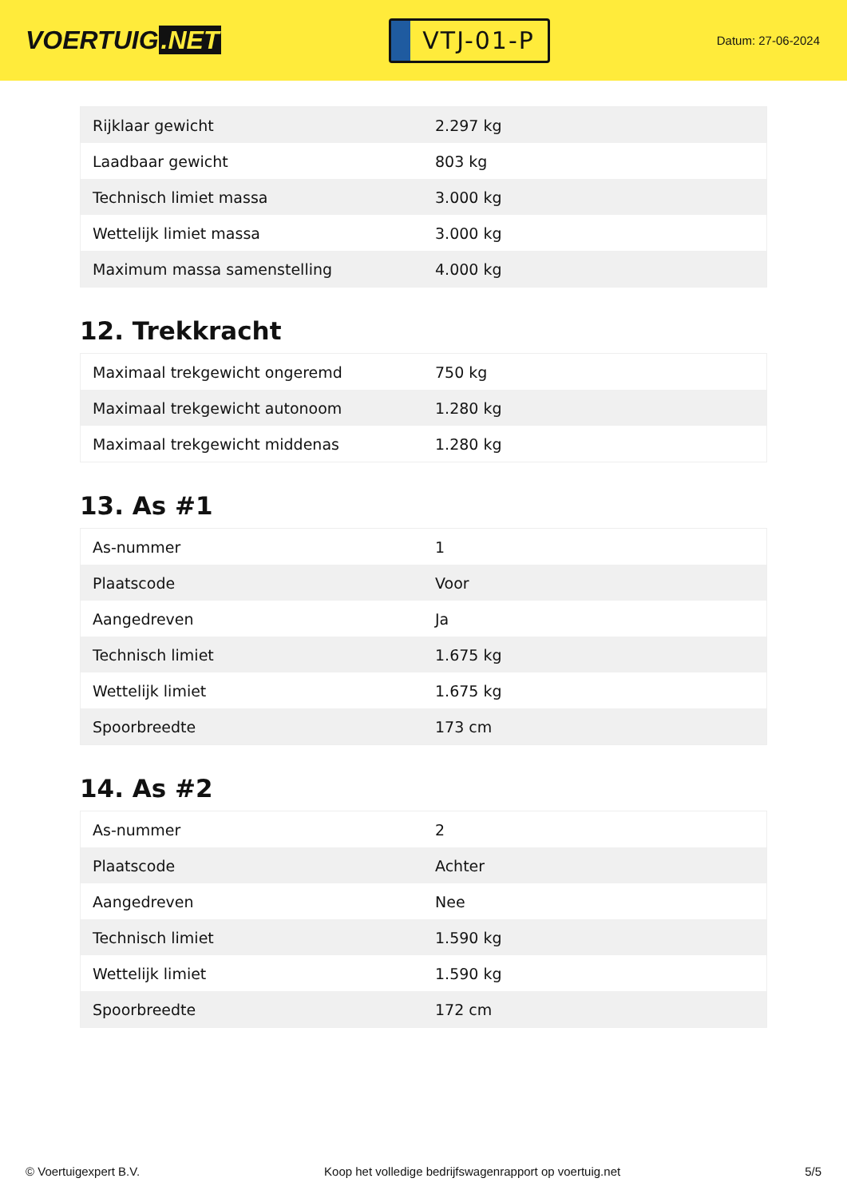VOERTUIG.NET
VTJ-01-P
Datum: 27-06-2024
| Rijklaar gewicht | 2.297 kg |
| Laadbaar gewicht | 803 kg |
| Technisch limiet massa | 3.000 kg |
| Wettelijk limiet massa | 3.000 kg |
| Maximum massa samenstelling | 4.000 kg |
12. Trekkracht
| Maximaal trekgewicht ongeremd | 750 kg |
| Maximaal trekgewicht autonoom | 1.280 kg |
| Maximaal trekgewicht middenas | 1.280 kg |
13. As #1
| As-nummer | 1 |
| Plaatscode | Voor |
| Aangedreven | Ja |
| Technisch limiet | 1.675 kg |
| Wettelijk limiet | 1.675 kg |
| Spoorbreedte | 173 cm |
14. As #2
| As-nummer | 2 |
| Plaatscode | Achter |
| Aangedreven | Nee |
| Technisch limiet | 1.590 kg |
| Wettelijk limiet | 1.590 kg |
| Spoorbreedte | 172 cm |
© Voertuigexpert B.V. Koop het volledige bedrijfswagenrapport op voertuig.net 5/5